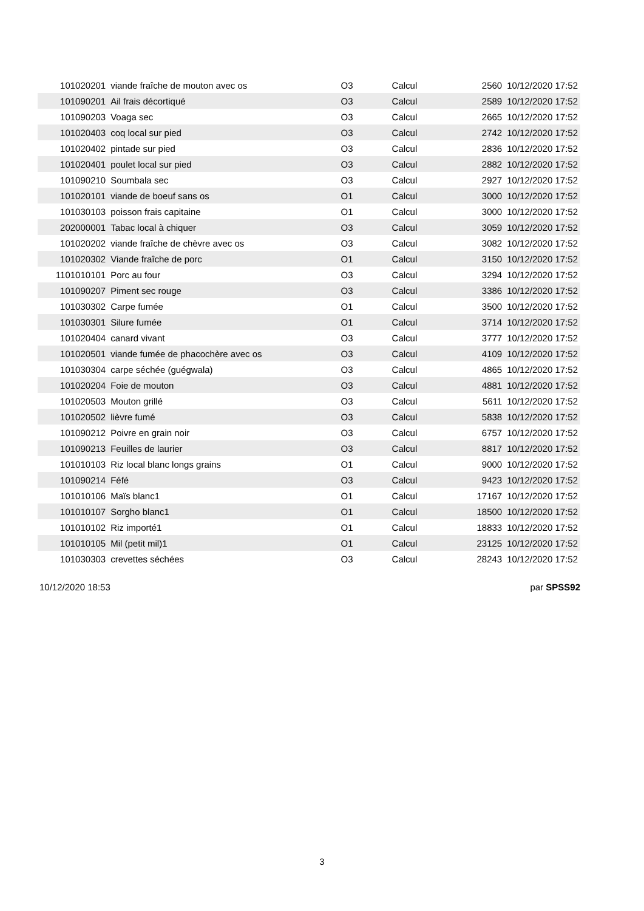| 101020201 | viande fraîche de mouton avec os | O3 | Calcul | 2560 | 10/12/2020 17:52 |
| 101090201 | Ail frais décortiqué | O3 | Calcul | 2589 | 10/12/2020 17:52 |
| 101090203 | Voaga sec | O3 | Calcul | 2665 | 10/12/2020 17:52 |
| 101020403 | coq local sur pied | O3 | Calcul | 2742 | 10/12/2020 17:52 |
| 101020402 | pintade sur pied | O3 | Calcul | 2836 | 10/12/2020 17:52 |
| 101020401 | poulet local sur pied | O3 | Calcul | 2882 | 10/12/2020 17:52 |
| 101090210 | Soumbala sec | O3 | Calcul | 2927 | 10/12/2020 17:52 |
| 101020101 | viande de boeuf sans os | O1 | Calcul | 3000 | 10/12/2020 17:52 |
| 101030103 | poisson frais capitaine | O1 | Calcul | 3000 | 10/12/2020 17:52 |
| 202000001 | Tabac local à chiquer | O3 | Calcul | 3059 | 10/12/2020 17:52 |
| 101020202 | viande fraîche de chèvre avec os | O3 | Calcul | 3082 | 10/12/2020 17:52 |
| 101020302 | Viande fraîche de porc | O1 | Calcul | 3150 | 10/12/2020 17:52 |
| 1101010101 | Porc au four | O3 | Calcul | 3294 | 10/12/2020 17:52 |
| 101090207 | Piment sec rouge | O3 | Calcul | 3386 | 10/12/2020 17:52 |
| 101030302 | Carpe fumée | O1 | Calcul | 3500 | 10/12/2020 17:52 |
| 101030301 | Silure fumée | O1 | Calcul | 3714 | 10/12/2020 17:52 |
| 101020404 | canard vivant | O3 | Calcul | 3777 | 10/12/2020 17:52 |
| 101020501 | viande fumée de phacochère avec os | O3 | Calcul | 4109 | 10/12/2020 17:52 |
| 101030304 | carpe séchée (guégwala) | O3 | Calcul | 4865 | 10/12/2020 17:52 |
| 101020204 | Foie de mouton | O3 | Calcul | 4881 | 10/12/2020 17:52 |
| 101020503 | Mouton grillé | O3 | Calcul | 5611 | 10/12/2020 17:52 |
| 101020502 | lièvre fumé | O3 | Calcul | 5838 | 10/12/2020 17:52 |
| 101090212 | Poivre en grain noir | O3 | Calcul | 6757 | 10/12/2020 17:52 |
| 101090213 | Feuilles de laurier | O3 | Calcul | 8817 | 10/12/2020 17:52 |
| 101010103 | Riz local blanc longs grains | O1 | Calcul | 9000 | 10/12/2020 17:52 |
| 101090214 | Féfé | O3 | Calcul | 9423 | 10/12/2020 17:52 |
| 101010106 | Maïs blanc1 | O1 | Calcul | 17167 | 10/12/2020 17:52 |
| 101010107 | Sorgho blanc1 | O1 | Calcul | 18500 | 10/12/2020 17:52 |
| 101010102 | Riz importé1 | O1 | Calcul | 18833 | 10/12/2020 17:52 |
| 101010105 | Mil (petit mil)1 | O1 | Calcul | 23125 | 10/12/2020 17:52 |
| 101030303 | crevettes séchées | O3 | Calcul | 28243 | 10/12/2020 17:52 |
10/12/2020 18:53 par SPSS92
3